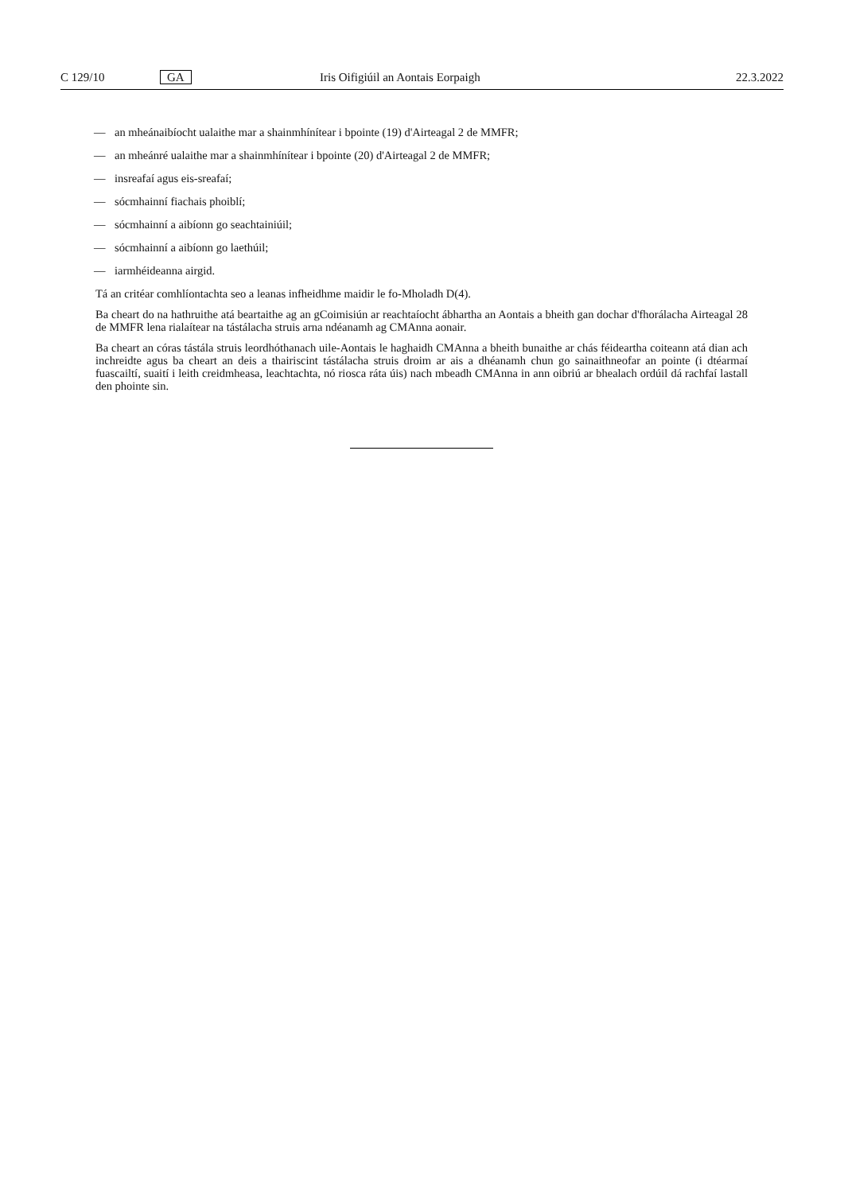C 129/10
GA
Iris Oifigiúil an Aontais Eorpaigh
22.3.2022
— an mheánaibíocht ualaithe mar a shainmhínítear i bpointe (19) d'Airteagal 2 de MMFR;
— an mheánré ualaithe mar a shainmhínítear i bpointe (20) d'Airteagal 2 de MMFR;
— insreafaí agus eis-sreafaí;
— sócmhainní fiachais phoiblí;
— sócmhainní a aibíonn go seachtainiúil;
— sócmhainní a aibíonn go laethúil;
— iarmhéideanna airgid.
Tá an critéar comhlíontachta seo a leanas infheidhme maidir le fo-Mholadh D(4).
Ba cheart do na hathruithe atá beartaithe ag an gCoimisiún ar reachtaíocht ábhartha an Aontais a bheith gan dochar d'fhorálacha Airteagal 28 de MMFR lena rialaítear na tástálacha struis arna ndéanamh ag CMAnna aonair.
Ba cheart an córas tástála struis leordhóthanach uile-Aontais le haghaidh CMAnna a bheith bunaithe ar chás féideartha coiteann atá dian ach inchreidte agus ba cheart an deis a thairiscint tástálacha struis droim ar ais a dhéanamh chun go sainaithneofar an pointe (i dtéarmaí fuascailtí, suaití i leith creidmheasa, leachtachta, nó riosca ráta úis) nach mbeadh CMAnna in ann oibriú ar bhealach ordúil dá rachfaí lastall den phointe sin.